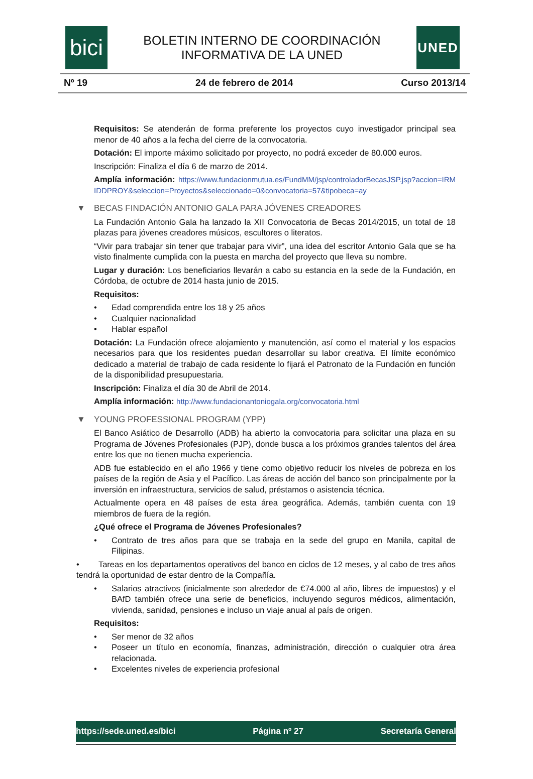bici
BOLETIN INTERNO DE COORDINACIÓN
INFORMATIVA DE LA UNED
UNED
Nº 19 24 de febrero de 2014 Curso 2013/14
Requisitos: Se atenderán de forma preferente los proyectos cuyo investigador principal sea menor de 40 años a la fecha del cierre de la convocatoria.
Dotación: El importe máximo solicitado por proyecto, no podrá exceder de 80.000 euros.
Inscripción: Finaliza el día 6 de marzo de 2014.
Amplía información: https://www.fundacionmutua.es/FundMM/jsp/controladorBecasJSP.jsp?accion=IRMIDDPROY&seleccion=Proyectos&seleccionado=0&convocatoria=57&tipobeca=ay
▼ BECAS FINDACIÓN ANTONIO GALA PARA JÓVENES CREADORES
La Fundación Antonio Gala ha lanzado la XII Convocatoria de Becas 2014/2015, un total de 18 plazas para jóvenes creadores músicos, escultores o literatos.
“Vivir para trabajar sin tener que trabajar para vivir”, una idea del escritor Antonio Gala que se ha visto finalmente cumplida con la puesta en marcha del proyecto que lleva su nombre.
Lugar y duración: Los beneficiarios llevarán a cabo su estancia en la sede de la Fundación, en Córdoba, de octubre de 2014 hasta junio de 2015.
Requisitos:
• Edad comprendida entre los 18 y 25 años
• Cualquier nacionalidad
• Hablar español
Dotación: La Fundación ofrece alojamiento y manutención, así como el material y los espacios necesarios para que los residentes puedan desarrollar su labor creativa. El límite económico dedicado a material de trabajo de cada residente lo fijará el Patronato de la Fundación en función de la disponibilidad presupuestaria.
Inscripción: Finaliza el día 30 de Abril de 2014.
Amplía información: http://www.fundacionantoniogala.org/convocatoria.html
▼ YOUNG PROFESSIONAL PROGRAM (YPP)
El Banco Asiático de Desarrollo (ADB) ha abierto la convocatoria para solicitar una plaza en su Programa de Jóvenes Profesionales (PJP), donde busca a los próximos grandes talentos del área entre los que no tienen mucha experiencia.
ADB fue establecido en el año 1966 y tiene como objetivo reducir los niveles de pobreza en los países de la región de Asia y el Pacífico. Las áreas de acción del banco son principalmente por la inversión en infraestructura, servicios de salud, préstamos o asistencia técnica.
Actualmente opera en 48 países de esta área geográfica. Además, también cuenta con 19 miembros de fuera de la región.
¿Qué ofrece el Programa de Jóvenes Profesionales?
• Contrato de tres años para que se trabaja en la sede del grupo en Manila, capital de Filipinas.
• Tareas en los departamentos operativos del banco en ciclos de 12 meses, y al cabo de tres años tendrá la oportunidad de estar dentro de la Compañía.
• Salarios atractivos (inicialmente son alrededor de €74.000 al año, libres de impuestos) y el BAfD también ofrece una serie de beneficios, incluyendo seguros médicos, alimentación, vivienda, sanidad, pensiones e incluso un viaje anual al país de origen.
Requisitos:
• Ser menor de 32 años
• Poseer un título en economía, finanzas, administración, dirección o cualquier otra área relacionada.
• Excelentes niveles de experiencia profesional
https://sede.uned.es/bici Página nº 27 Secretaría General